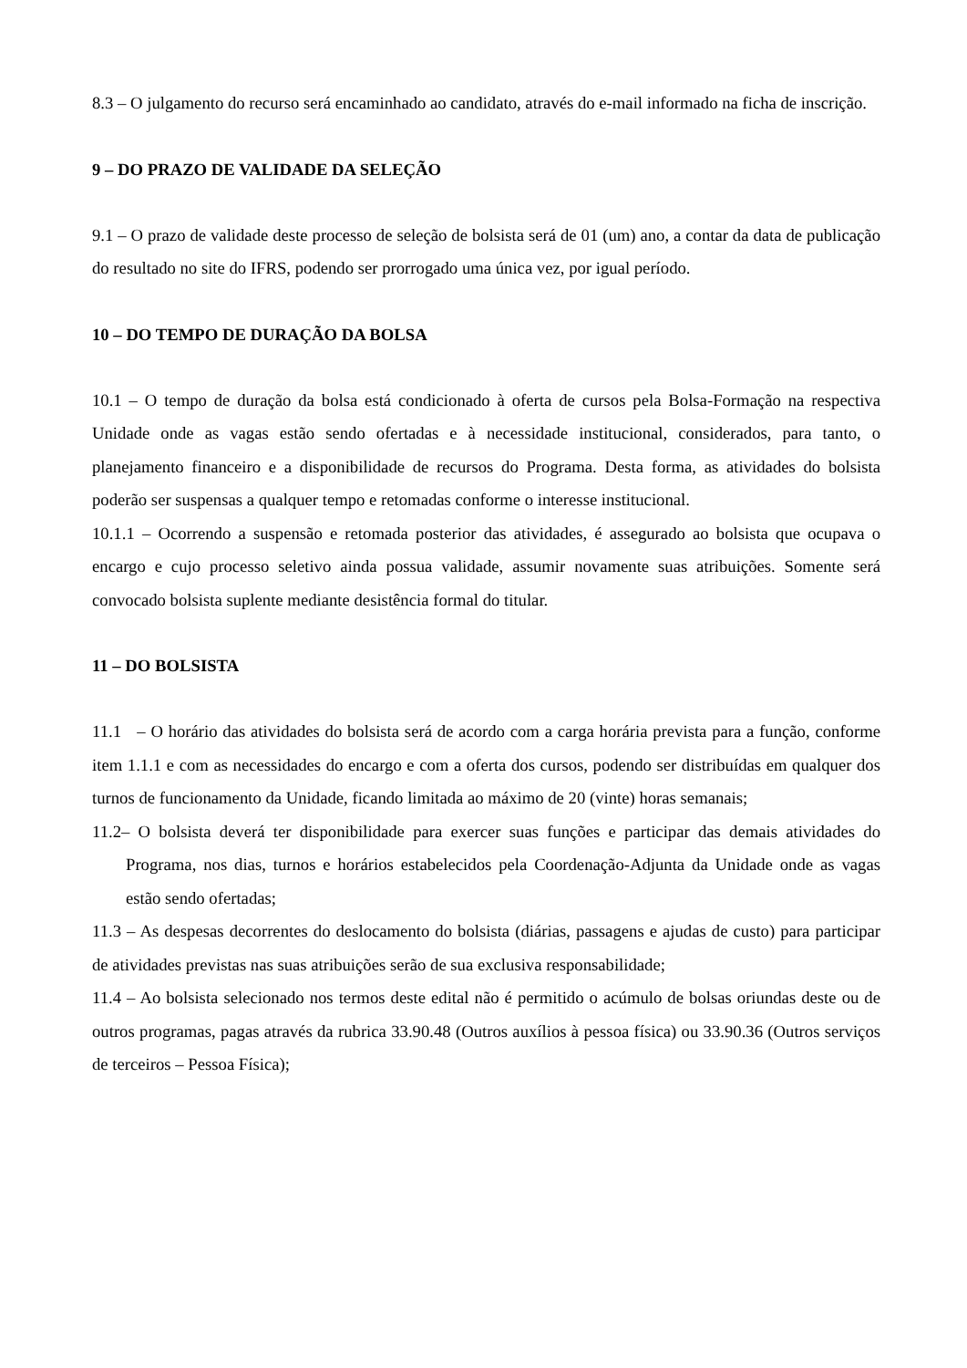8.3 – O julgamento do recurso será encaminhado ao candidato, através do e-mail informado na ficha de inscrição.
9 – DO PRAZO DE VALIDADE DA SELEÇÃO
9.1 – O prazo de validade deste processo de seleção de bolsista será de 01 (um) ano, a contar da data de publicação do resultado no site do IFRS, podendo ser prorrogado uma única vez, por igual período.
10 – DO TEMPO DE DURAÇÃO DA BOLSA
10.1 – O tempo de duração da bolsa está condicionado à oferta de cursos pela Bolsa-Formação na respectiva Unidade onde as vagas estão sendo ofertadas e à necessidade institucional, considerados, para tanto, o planejamento financeiro e a disponibilidade de recursos do Programa. Desta forma, as atividades do bolsista poderão ser suspensas a qualquer tempo e retomadas conforme o interesse institucional.
10.1.1 – Ocorrendo a suspensão e retomada posterior das atividades, é assegurado ao bolsista que ocupava o encargo e cujo processo seletivo ainda possua validade, assumir novamente suas atribuições. Somente será convocado bolsista suplente mediante desistência formal do titular.
11 – DO BOLSISTA
11.1 – O horário das atividades do bolsista será de acordo com a carga horária prevista para a função, conforme item 1.1.1 e com as necessidades do encargo e com a oferta dos cursos, podendo ser distribuídas em qualquer dos turnos de funcionamento da Unidade, ficando limitada ao máximo de 20 (vinte) horas semanais;
11.2– O bolsista deverá ter disponibilidade para exercer suas funções e participar das demais atividades do Programa, nos dias, turnos e horários estabelecidos pela Coordenação-Adjunta da Unidade onde as vagas estão sendo ofertadas;
11.3 – As despesas decorrentes do deslocamento do bolsista (diárias, passagens e ajudas de custo) para participar de atividades previstas nas suas atribuições serão de sua exclusiva responsabilidade;
11.4 – Ao bolsista selecionado nos termos deste edital não é permitido o acúmulo de bolsas oriundas deste ou de outros programas, pagas através da rubrica 33.90.48 (Outros auxílios à pessoa física) ou 33.90.36 (Outros serviços de terceiros – Pessoa Física);